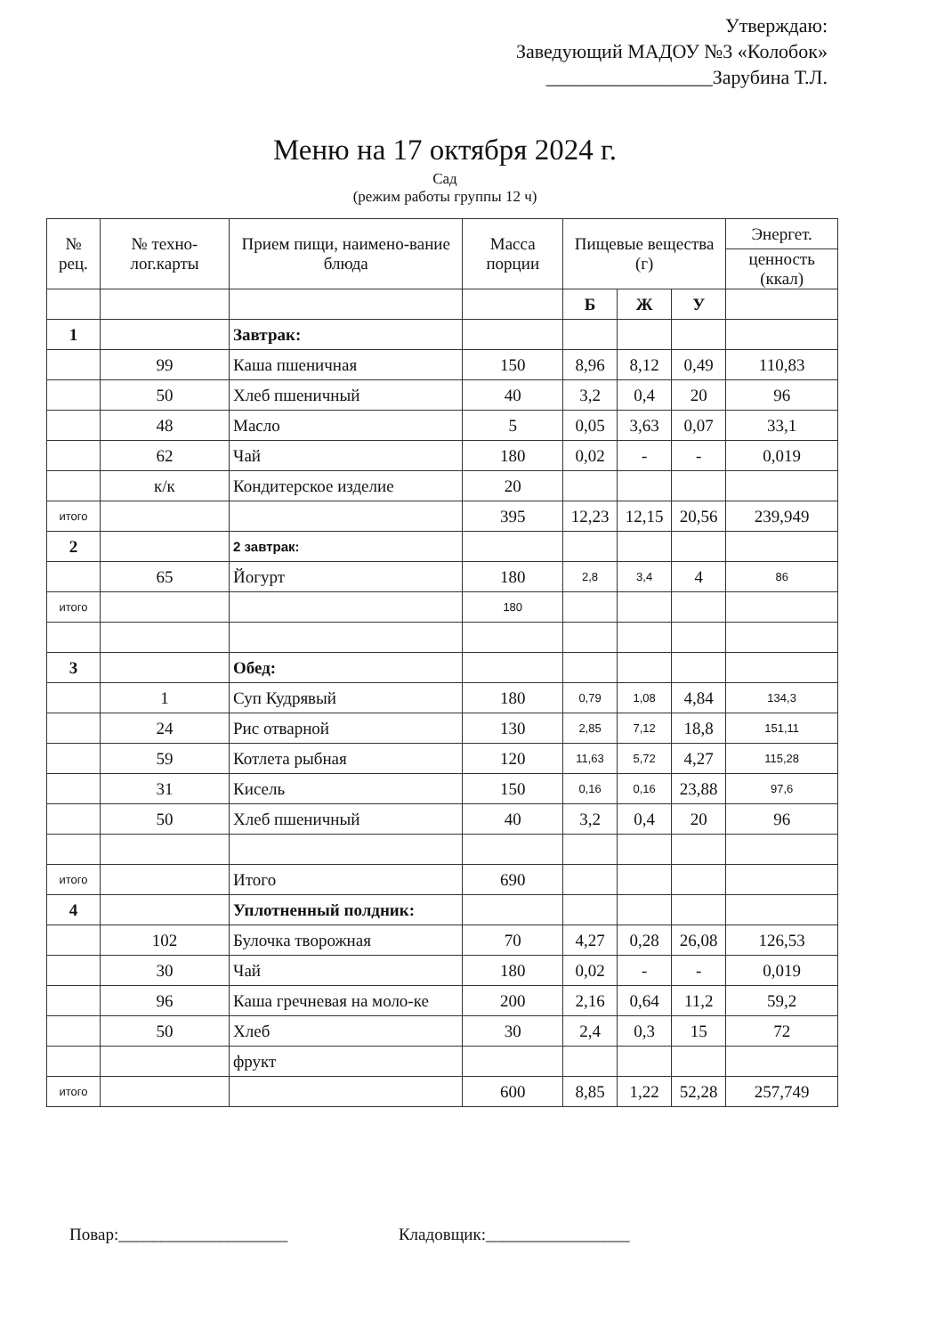Утверждаю:
Заведующий МАДОУ №3 «Колобок»
_________________Зарубина Т.Л.
Меню на 17 октября 2024 г.
Сад
(режим работы группы 12 ч)
| № рец. | № техно-лог.карты | Прием пищи, наимено-вание блюда | Масса порции | Пищевые вещества (г) | | | Энергет. |
| --- | --- | --- | --- | --- | --- | --- | --- |
| | | | | | | | ценность (ккал) |
| | | | | Б | Ж | У | |
| 1 | | Завтрак: | | | | | |
| | 99 | Каша пшеничная | 150 | 8,96 | 8,12 | 0,49 | 110,83 |
| | 50 | Хлеб пшеничный | 40 | 3,2 | 0,4 | 20 | 96 |
| | 48 | Масло | 5 | 0,05 | 3,63 | 0,07 | 33,1 |
| | 62 | Чай | 180 | 0,02 | - | - | 0,019 |
| | к/к | Кондитерское изделие | 20 | | | | |
| итого | | | 395 | 12,23 | 12,15 | 20,56 | 239,949 |
| 2 | | 2 завтрак: | | | | | |
| | 65 | Йогурт | 180 | 2,8 | 3,4 | 4 | 86 |
| итого | | | 180 | | | | |
| 3 | | Обед: | | | | | |
| | 1 | Суп Кудрявый | 180 | 0,79 | 1,08 | 4,84 | 134,3 |
| | 24 | Рис отварной | 130 | 2,85 | 7,12 | 18,8 | 151,11 |
| | 59 | Котлета рыбная | 120 | 11,63 | 5,72 | 4,27 | 115,28 |
| | 31 | Кисель | 150 | 0,16 | 0,16 | 23,88 | 97,6 |
| | 50 | Хлеб пшеничный | 40 | 3,2 | 0,4 | 20 | 96 |
| итого | | Итого | 690 | | | | |
| 4 | | Уплотненный полдник: | | | | | |
| | 102 | Булочка творожная | 70 | 4,27 | 0,28 | 26,08 | 126,53 |
| | 30 | Чай | 180 | 0,02 | - | - | 0,019 |
| | 96 | Каша гречневая на моло-ке | 200 | 2,16 | 0,64 | 11,2 | 59,2 |
| | 50 | Хлеб | 30 | 2,4 | 0,3 | 15 | 72 |
| | | фрукт | | | | | |
| итого | | | 600 | 8,85 | 1,22 | 52,28 | 257,749 |
Повар:____________________ Кладовщик:_________________